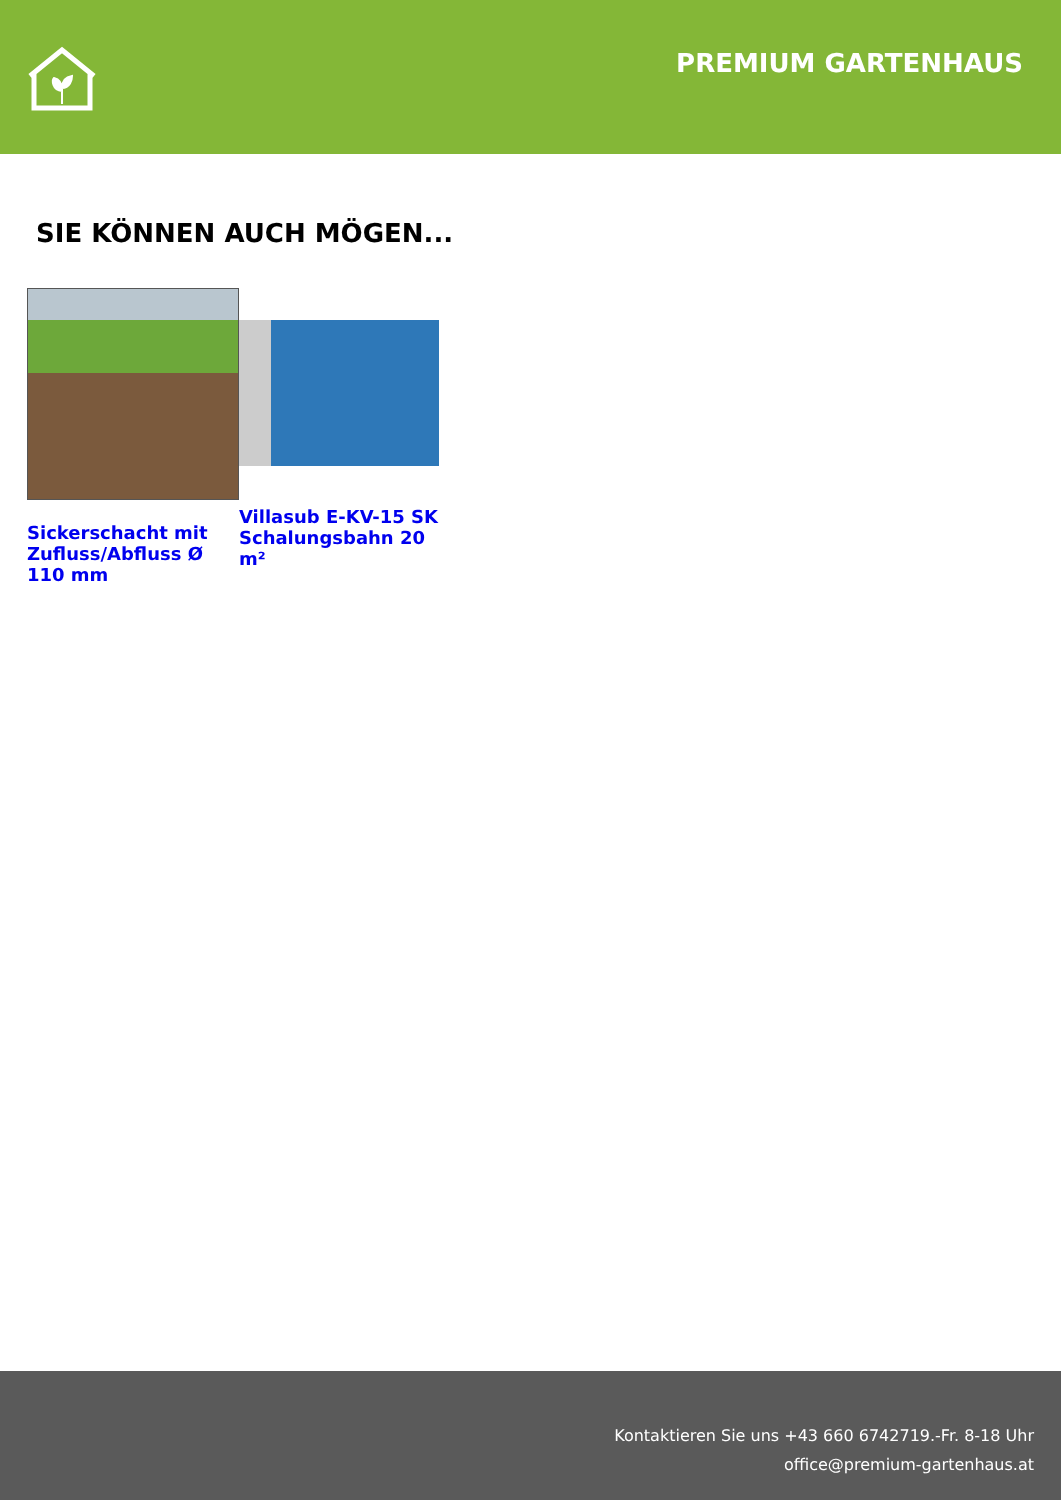PREMIUM GARTENHAUS
SIE KÖNNEN AUCH MÖGEN...
Sickerschacht mit Zufluss/Abfluss Ø 110 mm
Villasub E-KV-15 SK Schalungsbahn 20 m²
Kontaktieren Sie uns +43 660 6742719.-Fr. 8-18 Uhr
office@premium-gartenhaus.at